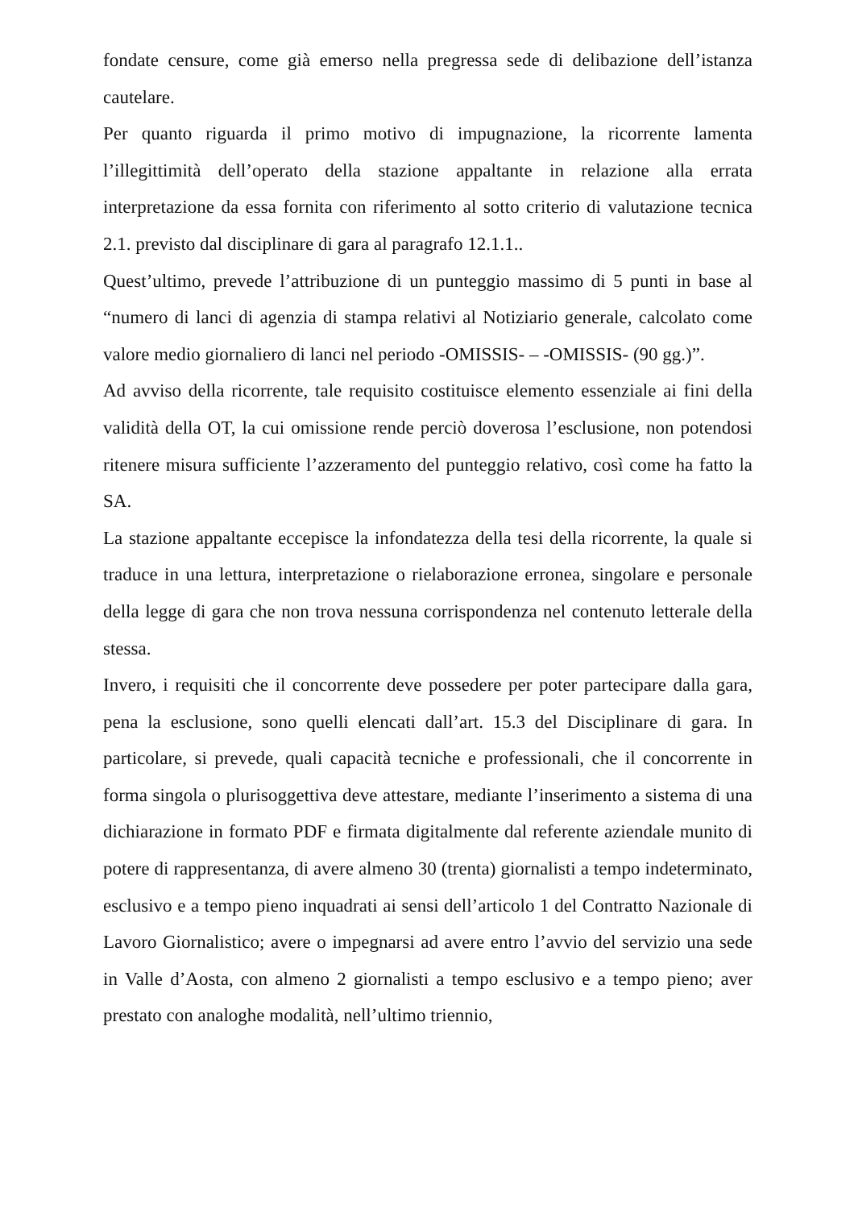fondate censure, come già emerso nella pregressa sede di delibazione dell’istanza cautelare.
Per quanto riguarda il primo motivo di impugnazione, la ricorrente lamenta l’illegittimità dell’operato della stazione appaltante in relazione alla errata interpretazione da essa fornita con riferimento al sotto criterio di valutazione tecnica 2.1. previsto dal disciplinare di gara al paragrafo 12.1.1..
Quest’ultimo, prevede l’attribuzione di un punteggio massimo di 5 punti in base al “numero di lanci di agenzia di stampa relativi al Notiziario generale, calcolato come valore medio giornaliero di lanci nel periodo -OMISSIS- – -OMISSIS- (90 gg.)”.
Ad avviso della ricorrente, tale requisito costituisce elemento essenziale ai fini della validità della OT, la cui omissione rende perciò doverosa l’esclusione, non potendosi ritenere misura sufficiente l’azzeramento del punteggio relativo, così come ha fatto la SA.
La stazione appaltante eccepisce la infondatezza della tesi della ricorrente, la quale si traduce in una lettura, interpretazione o rielaborazione erronea, singolare e personale della legge di gara che non trova nessuna corrispondenza nel contenuto letterale della stessa.
Invero, i requisiti che il concorrente deve possedere per poter partecipare dalla gara, pena la esclusione, sono quelli elencati dall’art. 15.3 del Disciplinare di gara. In particolare, si prevede, quali capacità tecniche e professionali, che il concorrente in forma singola o plurisoggettiva deve attestare, mediante l’inserimento a sistema di una dichiarazione in formato PDF e firmata digitalmente dal referente aziendale munito di potere di rappresentanza, di avere almeno 30 (trenta) giornalisti a tempo indeterminato, esclusivo e a tempo pieno inquadrati ai sensi dell’articolo 1 del Contratto Nazionale di Lavoro Giornalistico; avere o impegnarsi ad avere entro l’avvio del servizio una sede in Valle d’Aosta, con almeno 2 giornalisti a tempo esclusivo e a tempo pieno; aver prestato con analoghe modalità, nell’ultimo triennio,